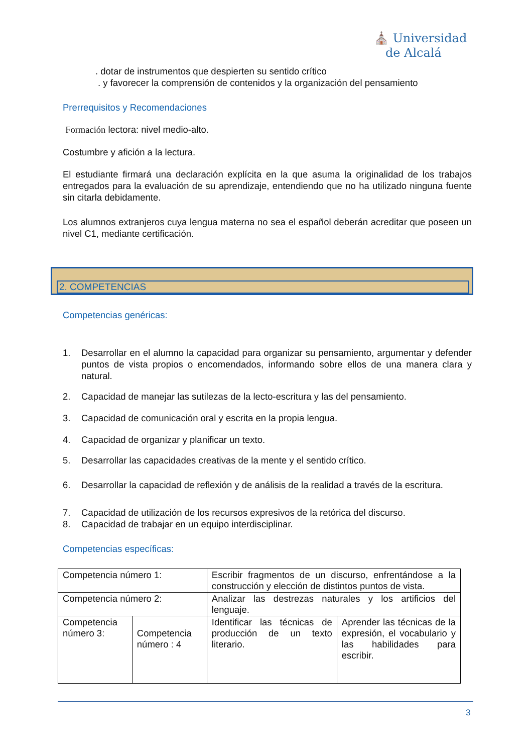⛪ Universidad
de Alcalá
. dotar de instrumentos que despierten su sentido crítico
. y favorecer la comprensión de contenidos y la organización del pensamiento
Prerrequisitos y Recomendaciones
Formación lectora: nivel medio-alto.
Costumbre y afición a la lectura.
El estudiante firmará una declaración explícita en la que asuma la originalidad de los trabajos entregados para la evaluación de su aprendizaje, entendiendo que no ha utilizado ninguna fuente sin citarla debidamente.
Los alumnos extranjeros cuya lengua materna no sea el español deberán acreditar que poseen un nivel C1, mediante certificación.
2. COMPETENCIAS
Competencias genéricas:
1. Desarrollar en el alumno la capacidad para organizar su pensamiento, argumentar y defender puntos de vista propios o encomendados, informando sobre ellos de una manera clara y natural.
2. Capacidad de manejar las sutilezas de la lecto-escritura y las del pensamiento.
3. Capacidad de comunicación oral y escrita en la propia lengua.
4. Capacidad de organizar y planificar un texto.
5. Desarrollar las capacidades creativas de la mente y el sentido crítico.
6. Desarrollar la capacidad de reflexión y de análisis de la realidad a través de la escritura.
7. Capacidad de utilización de los recursos expresivos de la retórica del discurso.
8. Capacidad de trabajar en un equipo interdisciplinar.
Competencias específicas:
| Competencia número 1: | | Escribir fragmentos de un discurso, enfrentándose a la construcción y elección de distintos puntos de vista. | |
| Competencia número 2: | | Analizar las destrezas naturales y los artificios del lenguaje. | |
| Competencia número 3: | Competencia número : 4 | Identificar las técnicas de producción de un texto literario. | Aprender las técnicas de la expresión, el vocabulario y las habilidades para escribir. |
3